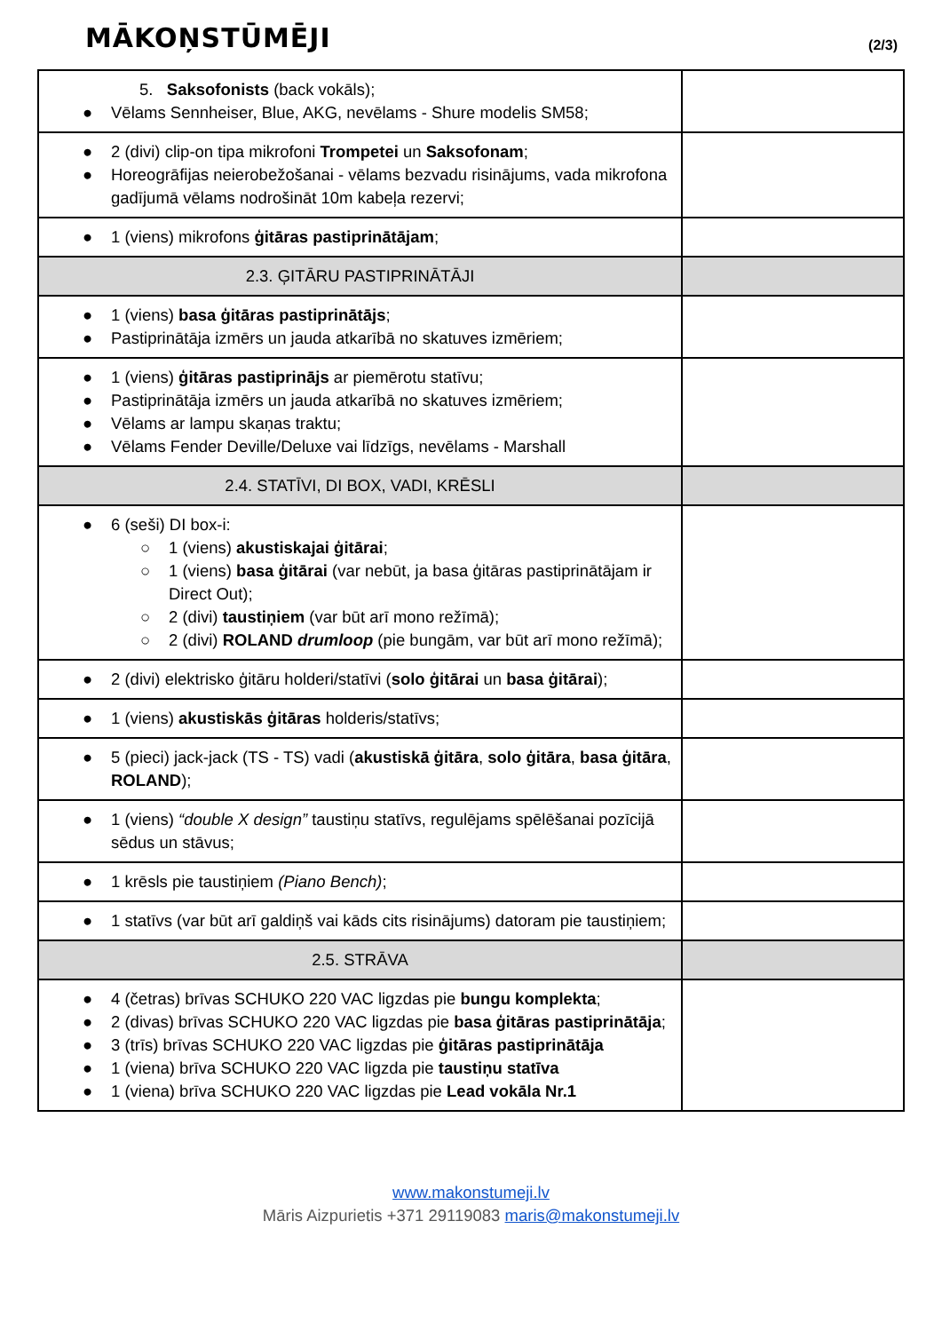MĀKOŅSTŪMĒJI
(2/3)
| 5. Saksofonists (back vokāls); ● Vēlams Sennheiser, Blue, AKG, nevēlams - Shure modelis SM58; | |
| ● 2 (divi) clip-on tipa mikrofoni Trompetei un Saksofonam ; ● Horeogrāfijas neierobežošanai - vēlams bezvadu risinājums, vada mikrofona gadījumā vēlams nodrošināt 10m kabeļa rezervi; | |
| ● 1 (viens) mikrofons ģitāras pastiprinātājam ; | |
| 2.3. ĢITĀRU PASTIPRINĀTĀJI | |
| ● 1 (viens) basa ģitāras pastiprinātājs ; ● Pastiprinātāja izmērs un jauda atkarībā no skatuves izmēriem; | |
| ● 1 (viens) ģitāras pastiprinājs ar piemērotu statīvu; ● Pastiprinātāja izmērs un jauda atkarībā no skatuves izmēriem; ● Vēlams ar lampu skaņas traktu; ● Vēlams Fender Deville/Deluxe vai līdzīgs, nevēlams - Marshall | |
| 2.4. STATĪVI, DI BOX, VADI, KRĒSLI | |
| ● 6 (seši) DI box-i: ○ 1 (viens) akustiskajai ģitārai ; ○ 1 (viens) basa ģitārai (var nebūt, ja basa ģitāras pastiprinātājam ir Direct Out); ○ 2 (divi) taustiņiem (var būt arī mono režīmā); ○ 2 (divi) ROLAND drumloop (pie bungām, var būt arī mono režīmā); | |
| ● 2 (divi) elektrisko ģitāru holderi/statīvi ( solo ģitārai un basa ģitārai ); | |
| ● 1 (viens) akustiskās ģitāras holderis/statīvs; | |
| ● 5 (pieci) jack-jack (TS - TS) vadi ( akustiskā ģitāra , solo ģitāra , basa ģitāra , ROLAND ); | |
| ● 1 (viens) “double X design” taustiņu statīvs, regulējams spēlēšanai pozīcijā sēdus un stāvus; | |
| ● 1 krēsls pie taustiņiem (Piano Bench) ; | |
| ● 1 statīvs (var būt arī galdiņš vai kāds cits risinājums) datoram pie taustiņiem; | |
| 2.5. STRĀVA | |
| ● 4 (četras) brīvas SCHUKO 220 VAC ligzdas pie bungu komplekta ; ● 2 (divas) brīvas SCHUKO 220 VAC ligzdas pie basa ģitāras pastiprinātāja ; ● 3 (trīs) brīvas SCHUKO 220 VAC ligzdas pie ģitāras pastiprinātāja ● 1 (viena) brīva SCHUKO 220 VAC ligzda pie taustiņu statīva ● 1 (viena) brīva SCHUKO 220 VAC ligzdas pie Lead vokāla Nr.1 | |
www.makonstumeji.lv
Māris Aizpurietis +371 29119083 maris@makonstumeji.lv